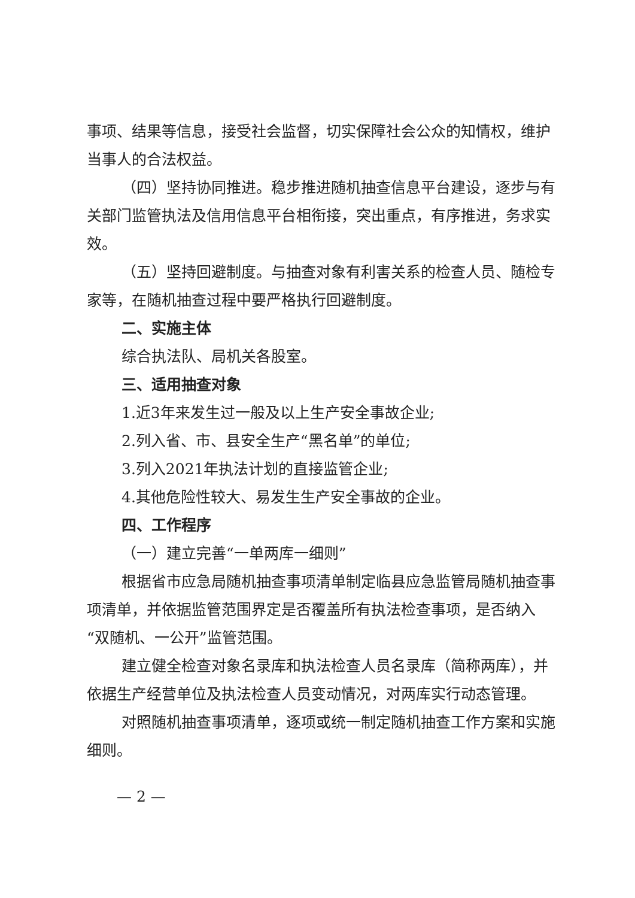事项、结果等信息，接受社会监督，切实保障社会公众的知情权，维护当事人的合法权益。
（四）坚持协同推进。稳步推进随机抽查信息平台建设，逐步与有关部门监管执法及信用信息平台相衔接，突出重点，有序推进，务求实效。
（五）坚持回避制度。与抽查对象有利害关系的检查人员、随检专家等，在随机抽查过程中要严格执行回避制度。
二、实施主体
综合执法队、局机关各股室。
三、适用抽查对象
1.近3年来发生过一般及以上生产安全事故企业;
2.列入省、市、县安全生产“黑名单”的单位;
3.列入2021年执法计划的直接监管企业;
4.其他危险性较大、易发生生产安全事故的企业。
四、工作程序
（一）建立完善“一单两库一细则”
根据省市应急局随机抽查事项清单制定临县应急监管局随机抽查事项清单，并依据监管范围界定是否覆盖所有执法检查事项，是否纳入“双随机、一公开”监管范围。
建立健全检查对象名录库和执法检查人员名录库（简称两库），并依据生产经营单位及执法检查人员变动情况，对两库实行动态管理。
对照随机抽查事项清单，逐项或统一制定随机抽查工作方案和实施细则。
— 2 —